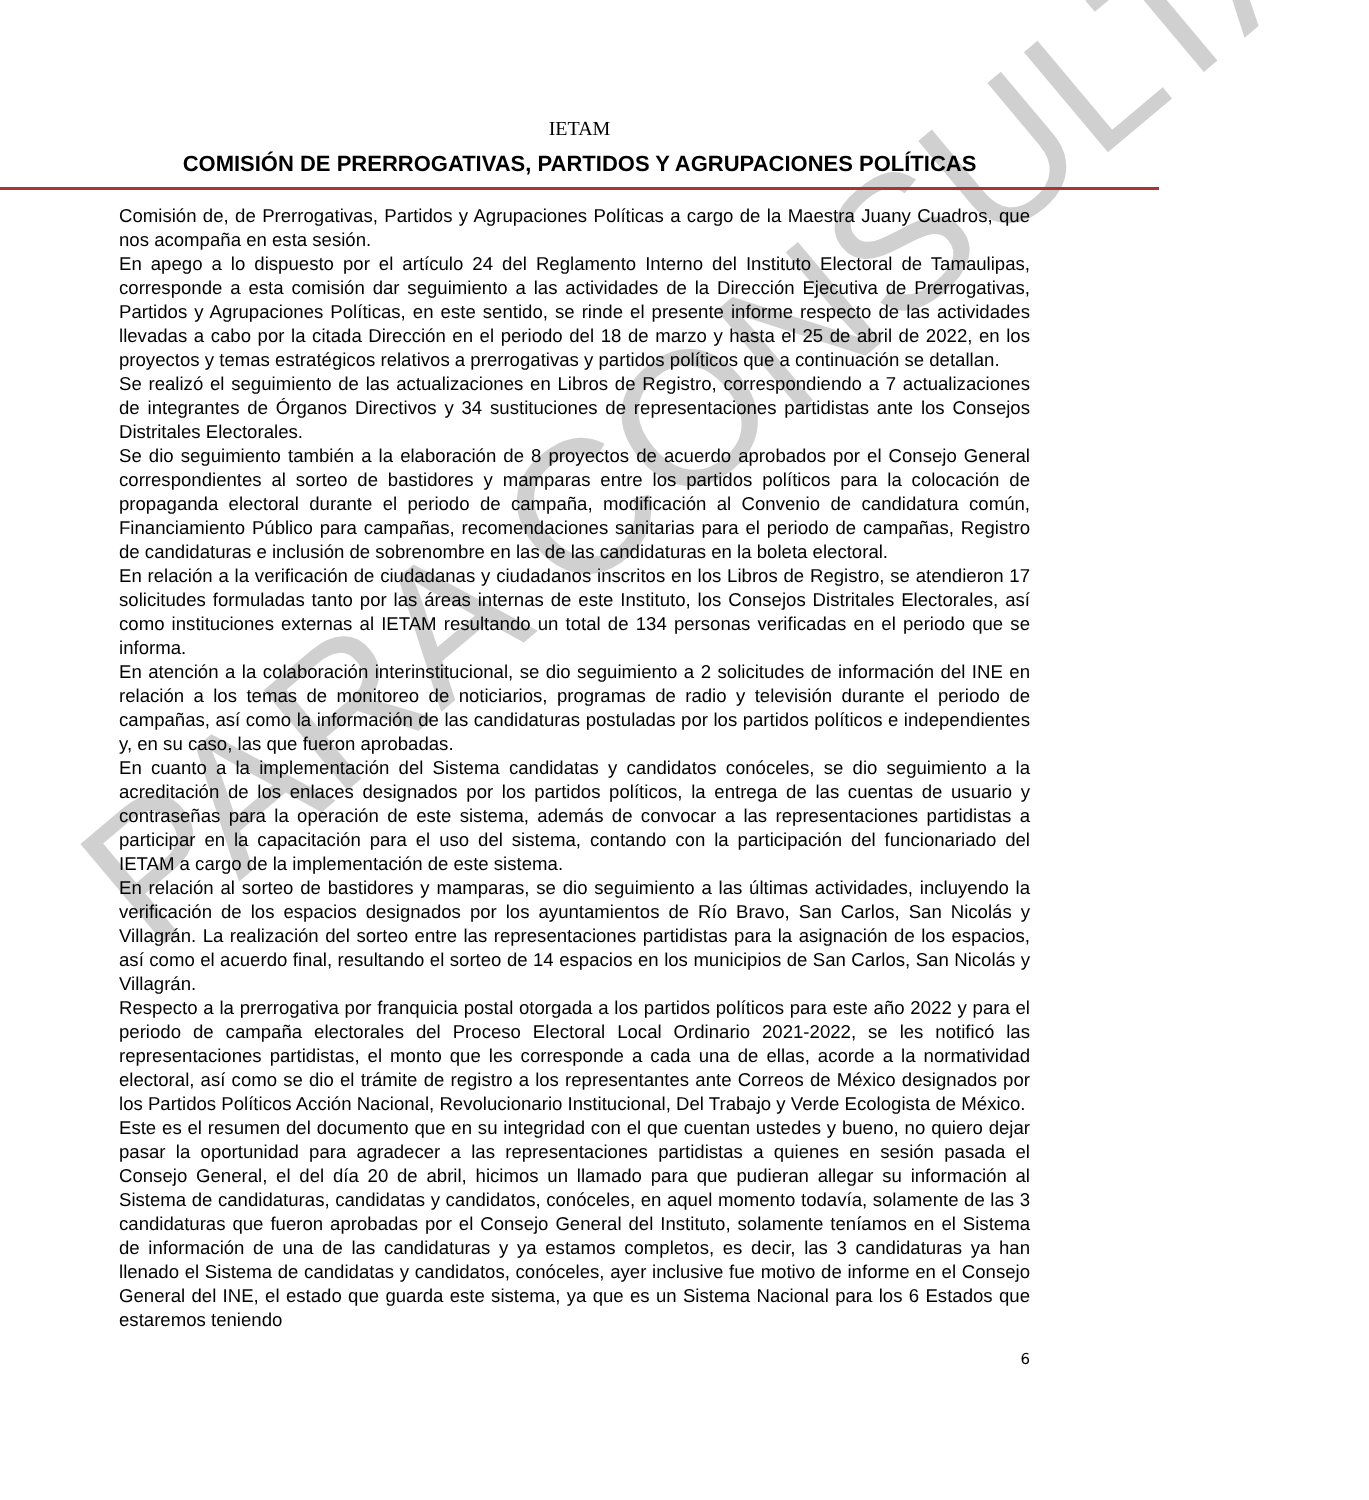PARA CONSULTA
IETAM
COMISIÓN DE PRERROGATIVAS, PARTIDOS Y AGRUPACIONES POLÍTICAS
Comisión de, de Prerrogativas, Partidos y Agrupaciones Políticas a cargo de la Maestra Juany Cuadros, que nos acompaña en esta sesión.
En apego a lo dispuesto por el artículo 24 del Reglamento Interno del Instituto Electoral de Tamaulipas, corresponde a esta comisión dar seguimiento a las actividades de la Dirección Ejecutiva de Prerrogativas, Partidos y Agrupaciones Políticas, en este sentido, se rinde el presente informe respecto de las actividades llevadas a cabo por la citada Dirección en el periodo del 18 de marzo y hasta el 25 de abril de 2022, en los proyectos y temas estratégicos relativos a prerrogativas y partidos políticos que a continuación se detallan.
Se realizó el seguimiento de las actualizaciones en Libros de Registro, correspondiendo a 7 actualizaciones de integrantes de Órganos Directivos y 34 sustituciones de representaciones partidistas ante los Consejos Distritales Electorales.
Se dio seguimiento también a la elaboración de 8 proyectos de acuerdo aprobados por el Consejo General correspondientes al sorteo de bastidores y mamparas entre los partidos políticos para la colocación de propaganda electoral durante el periodo de campaña, modificación al Convenio de candidatura común, Financiamiento Público para campañas, recomendaciones sanitarias para el periodo de campañas, Registro de candidaturas e inclusión de sobrenombre en las de las candidaturas en la boleta electoral.
En relación a la verificación de ciudadanas y ciudadanos inscritos en los Libros de Registro, se atendieron 17 solicitudes formuladas tanto por las áreas internas de este Instituto, los Consejos Distritales Electorales, así como instituciones externas al IETAM resultando un total de 134 personas verificadas en el periodo que se informa.
En atención a la colaboración interinstitucional, se dio seguimiento a 2 solicitudes de información del INE en relación a los temas de monitoreo de noticiarios, programas de radio y televisión durante el periodo de campañas, así como la información de las candidaturas postuladas por los partidos políticos e independientes y, en su caso, las que fueron aprobadas.
En cuanto a la implementación del Sistema candidatas y candidatos conóceles, se dio seguimiento a la acreditación de los enlaces designados por los partidos políticos, la entrega de las cuentas de usuario y contraseñas para la operación de este sistema, además de convocar a las representaciones partidistas a participar en la capacitación para el uso del sistema, contando con la participación del funcionariado del IETAM a cargo de la implementación de este sistema.
En relación al sorteo de bastidores y mamparas, se dio seguimiento a las últimas actividades, incluyendo la verificación de los espacios designados por los ayuntamientos de Río Bravo, San Carlos, San Nicolás y Villagrán. La realización del sorteo entre las representaciones partidistas para la asignación de los espacios, así como el acuerdo final, resultando el sorteo de 14 espacios en los municipios de San Carlos, San Nicolás y Villagrán.
Respecto a la prerrogativa por franquicia postal otorgada a los partidos políticos para este año 2022 y para el periodo de campaña electorales del Proceso Electoral Local Ordinario 2021-2022, se les notificó las representaciones partidistas, el monto que les corresponde a cada una de ellas, acorde a la normatividad electoral, así como se dio el trámite de registro a los representantes ante Correos de México designados por los Partidos Políticos Acción Nacional, Revolucionario Institucional, Del Trabajo y Verde Ecologista de México.
Este es el resumen del documento que en su integridad con el que cuentan ustedes y bueno, no quiero dejar pasar la oportunidad para agradecer a las representaciones partidistas a quienes en sesión pasada el Consejo General, el del día 20 de abril, hicimos un llamado para que pudieran allegar su información al Sistema de candidaturas, candidatas y candidatos, conóceles, en aquel momento todavía, solamente de las 3 candidaturas que fueron aprobadas por el Consejo General del Instituto, solamente teníamos en el Sistema de información de una de las candidaturas y ya estamos completos, es decir, las 3 candidaturas ya han llenado el Sistema de candidatas y candidatos, conóceles, ayer inclusive fue motivo de informe en el Consejo General del INE, el estado que guarda este sistema, ya que es un Sistema Nacional para los 6 Estados que estaremos teniendo
6